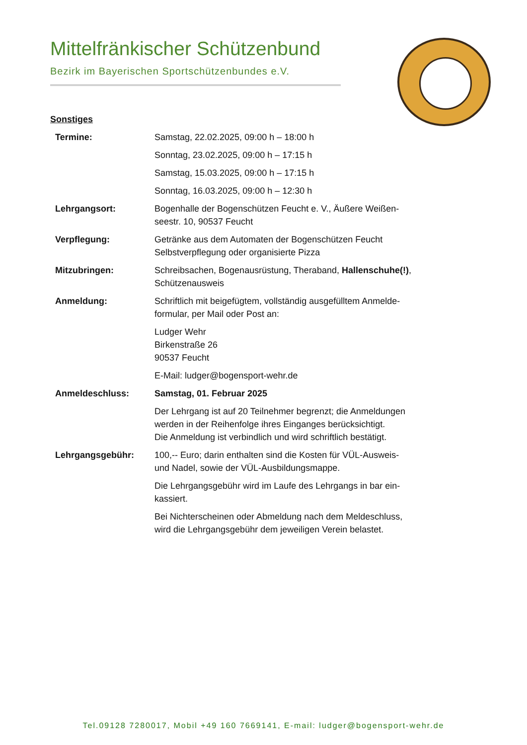Mittelfränkischer Schützenbund
Bezirk im Bayerischen Sportschützenbundes e.V.
Sonstiges
| Termine: | Samstag, 22.02.2025, 09:00 h – 18:00 h Sonntag, 23.02.2025, 09:00 h – 17:15 h Samstag, 15.03.2025, 09:00 h – 17:15 h Sonntag, 16.03.2025, 09:00 h – 12:30 h |
| Lehrgangsort: | Bogenhalle der Bogenschützen Feucht e. V., Äußere Weißen- seestr. 10, 90537 Feucht |
| Verpflegung: | Getränke aus dem Automaten der Bogenschützen Feucht Selbstverpflegung oder organisierte Pizza |
| Mitzubringen: | Schreibsachen, Bogenausrüstung, Theraband, Hallenschuhe(!) , Schützenausweis |
| Anmeldung: | Schriftlich mit beigefügtem, vollständig ausgefülltem Anmelde- formular, per Mail oder Post an: Ludger Wehr Birkenstraße 26 90537 Feucht E-Mail: ludger@bogensport-wehr.de |
| Anmeldeschluss: | Samstag, 01. Februar 2025 Der Lehrgang ist auf 20 Teilnehmer begrenzt; die Anmeldungen werden in der Reihenfolge ihres Einganges berücksichtigt. Die Anmeldung ist verbindlich und wird schriftlich bestätigt. |
| Lehrgangsgebühr: | 100,-- Euro; darin enthalten sind die Kosten für VÜL-Ausweis- und Nadel, sowie der VÜL-Ausbildungsmappe. Die Lehrgangsgebühr wird im Laufe des Lehrgangs in bar ein- kassiert. Bei Nichterscheinen oder Abmeldung nach dem Meldeschluss, wird die Lehrgangsgebühr dem jeweiligen Verein belastet. |
Tel.09128 7280017, Mobil +49 160 7669141, E-mail: ludger@bogensport-wehr.de